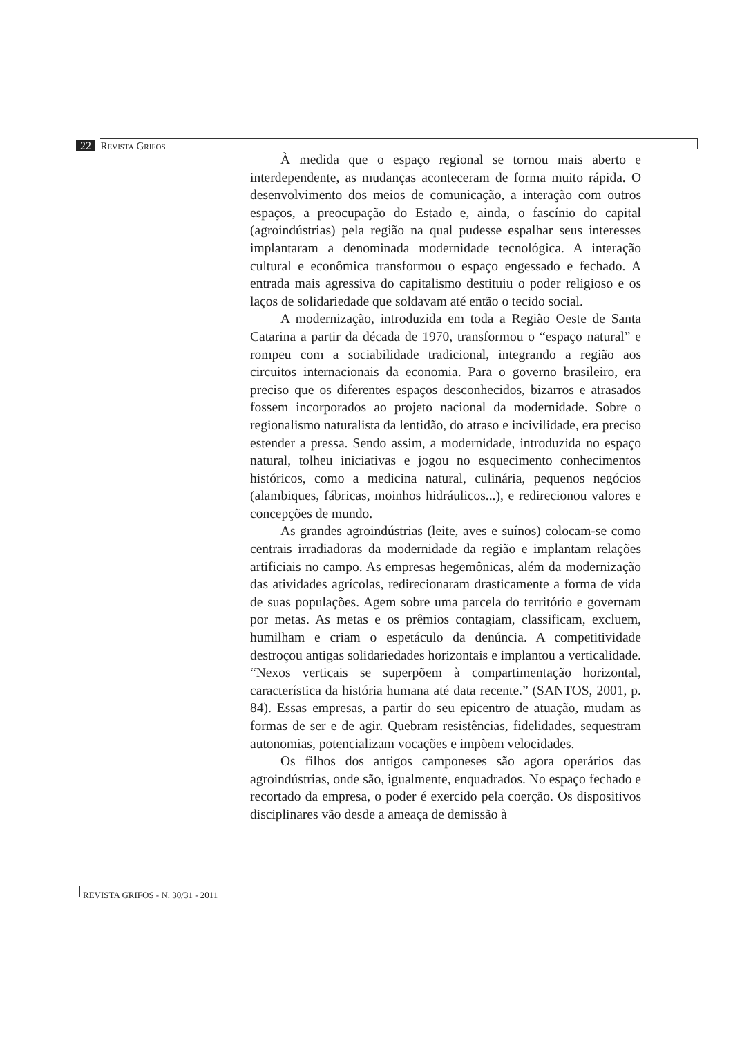22 REVISTA GRIFOS
À medida que o espaço regional se tornou mais aberto e interdependente, as mudanças aconteceram de forma muito rápida. O desenvolvimento dos meios de comunicação, a interação com outros espaços, a preocupação do Estado e, ainda, o fascínio do capital (agroindústrias) pela região na qual pudesse espalhar seus interesses implantaram a denominada modernidade tecnológica. A interação cultural e econômica transformou o espaço engessado e fechado. A entrada mais agressiva do capitalismo destituiu o poder religioso e os laços de solidariedade que soldavam até então o tecido social.
A modernização, introduzida em toda a Região Oeste de Santa Catarina a partir da década de 1970, transformou o “espaço natural” e rompeu com a sociabilidade tradicional, integrando a região aos circuitos internacionais da economia. Para o governo brasileiro, era preciso que os diferentes espaços desconhecidos, bizarros e atrasados fossem incorporados ao projeto nacional da modernidade. Sobre o regionalismo naturalista da lentidão, do atraso e incivilidade, era preciso estender a pressa. Sendo assim, a modernidade, introduzida no espaço natural, tolheu iniciativas e jogou no esquecimento conhecimentos históricos, como a medicina natural, culinária, pequenos negócios (alambiques, fábricas, moinhos hidráulicos...), e redirecionou valores e concepções de mundo.
As grandes agroindústrias (leite, aves e suínos) colocam-se como centrais irradiadoras da modernidade da região e implantam relações artificiais no campo. As empresas hegemônicas, além da modernização das atividades agrícolas, redirecionaram drasticamente a forma de vida de suas populações. Agem sobre uma parcela do território e governam por metas. As metas e os prêmios contagiam, classificam, excluem, humilham e criam o espetáculo da denúncia. A competitividade destroçou antigas solidariedades horizontais e implantou a verticalidade. “Nexos verticais se superpõem à compartimentação horizontal, característica da história humana até data recente.” (SANTOS, 2001, p. 84). Essas empresas, a partir do seu epicentro de atuação, mudam as formas de ser e de agir. Quebram resistências, fidelidades, sequestram autonomias, potencializam vocações e impõem velocidades.
Os filhos dos antigos camponeses são agora operários das agroindústrias, onde são, igualmente, enquadrados. No espaço fechado e recortado da empresa, o poder é exercido pela coerção. Os dispositivos disciplinares vão desde a ameaça de demissão à
REVISTA GRIFOS - N. 30/31 - 2011